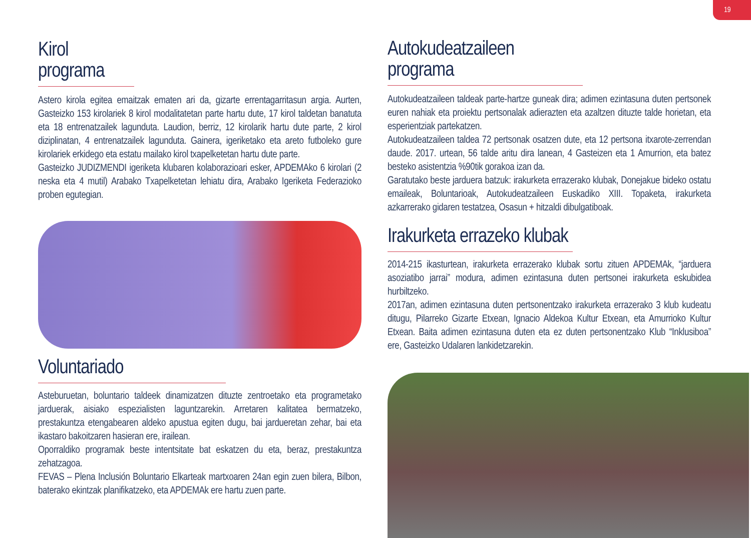19
Kirol programa
Astero kirola egitea emaitzak ematen ari da, gizarte errentagarritasun argia. Aurten, Gasteizko 153 kirolariek 8 kirol modalitatetan parte hartu dute, 17 kirol taldetan banatuta eta 18 entrenatzailek lagunduta. Laudion, berriz, 12 kirolarik hartu dute parte, 2 kirol diziplinatan, 4 entrenatzailek lagunduta. Gainera, igeriketako eta areto futboleko gure kirolariek erkidego eta estatu mailako kirol txapelketetan hartu dute parte.
Gasteizko JUDIZMENDI igeriketa klubaren kolaborazioari esker, APDEMAko 6 kirolari (2 neska eta 4 mutil) Arabako Txapelketetan lehiatu dira, Arabako Igeriketa Federazioko proben egutegian.
Voluntariado
Asteburuetan, boluntario taldeek dinamizatzen dituzte zentroetako eta programetako jarduerak, aisiako espezialisten laguntzarekin. Arretaren kalitatea bermatzeko, prestakuntza etengabearen aldeko apustua egiten dugu, bai jardueretan zehar, bai eta ikastaro bakoitzaren hasieran ere, irailean.
Oporraldiko programak beste intentsitate bat eskatzen du eta, beraz, prestakuntza zehatzagoa.
FEVAS – Plena Inclusión Boluntario Elkarteak martxoaren 24an egin zuen bilera, Bilbon, baterako ekintzak planifikatzeko, eta APDEMAk ere hartu zuen parte.
Autokudeatzaileen programa
Autokudeatzaileen taldeak parte-hartze guneak dira; adimen ezintasuna duten pertsonek euren nahiak eta proiektu pertsonalak adierazten eta azaltzen dituzte talde horietan, eta esperientziak partekatzen.
Autokudeatzaileen taldea 72 pertsonak osatzen dute, eta 12 pertsona itxarote-zerrendan daude. 2017. urtean, 56 talde aritu dira lanean, 4 Gasteizen eta 1 Amurrion, eta batez besteko asistentzia %90tik gorakoa izan da.
Garatutako beste jarduera batzuk: irakurketa errazerako klubak, Donejakue bideko ostatu emaileak, Boluntarioak, Autokudeatzaileen Euskadiko XIII. Topaketa, irakurketa azkarrerako gidaren testatzea, Osasun + hitzaldi dibulgatiboak.
Irakurketa errazeko klubak
2014-215 ikasturtean, irakurketa errazerako klubak sortu zituen APDEMAk, “jarduera asoziatibo jarrai” modura, adimen ezintasuna duten pertsonei irakurketa eskubidea hurbiltzeko.
2017an, adimen ezintasuna duten pertsonentzako irakurketa errazerako 3 klub kudeatu ditugu, Pilarreko Gizarte Etxean, Ignacio Aldekoa Kultur Etxean, eta Amurrioko Kultur Etxean. Baita adimen ezintasuna duten eta ez duten pertsonentzako Klub “Inklusiboa” ere, Gasteizko Udalaren lankidetzarekin.